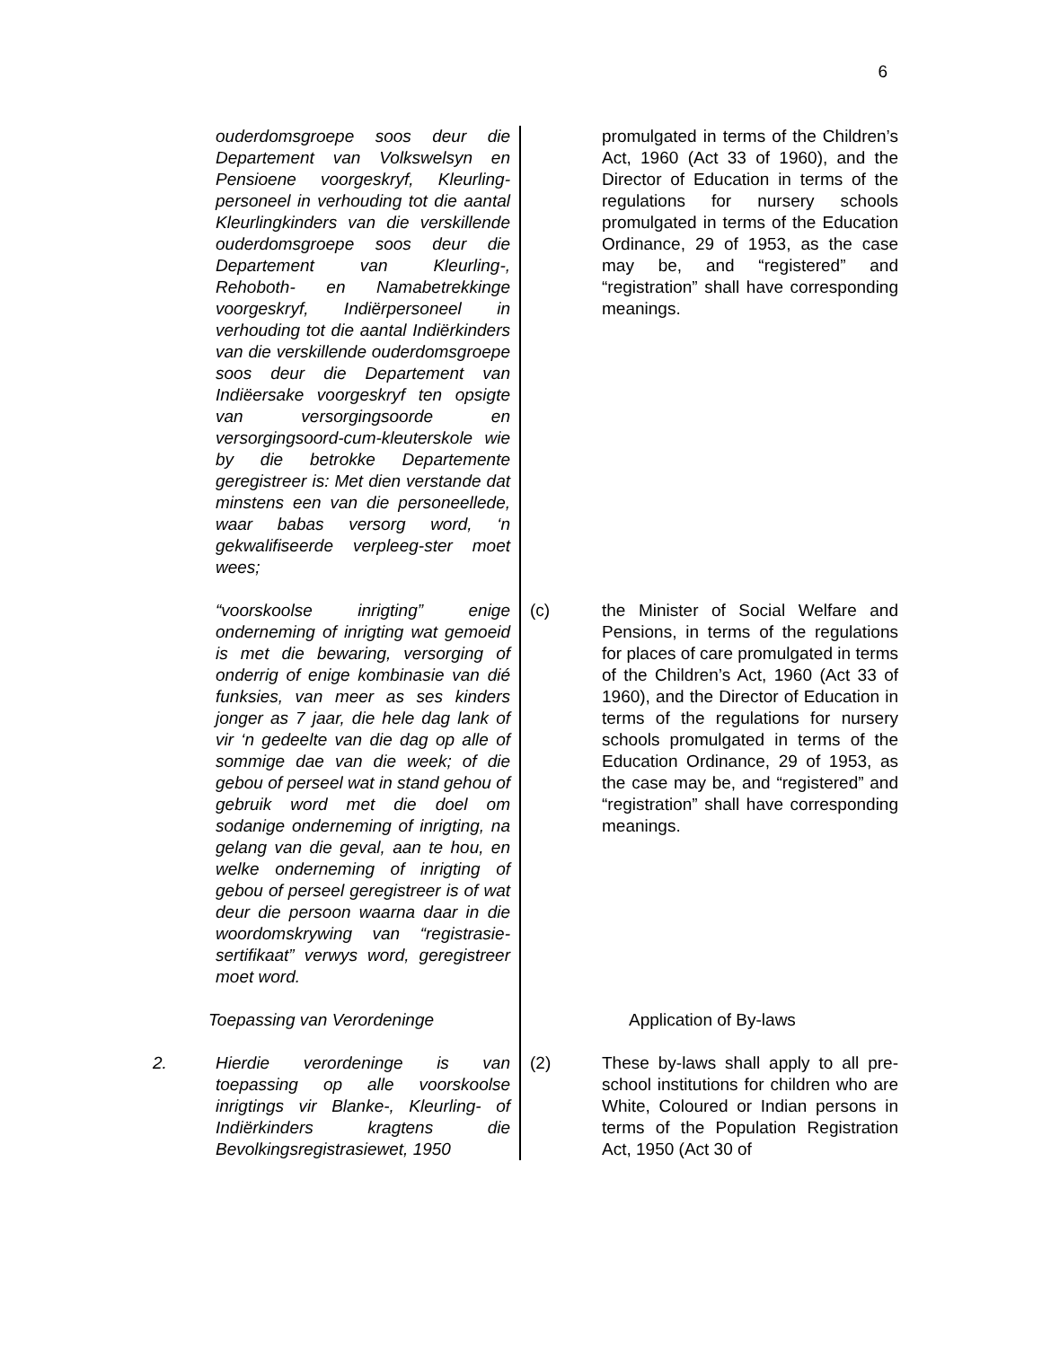6
ouderdomsgroepe soos deur die Departement van Volkswelsyn en Pensioene voorgeskryf, Kleurling-personeel in verhouding tot die aantal Kleurlingkinders van die verskillende ouderdomsgroepe soos deur die Departement van Kleurling-, Rehoboth- en Namabetrekkinge voorgeskryf, Indiërpersoneel in verhouding tot die aantal Indiërkinders van die verskillende ouderdomsgroepe soos deur die Departement van Indiëersake voorgeskryf ten opsigte van versorgingsoorde en versorgingsoord-cum-kleuterskole wie by die betrokke Departemente geregistreer is: Met dien verstande dat minstens een van die personeellede, waar babas versorg word, ‘n gekwalifiseerde verpleeg-ster moet wees;
promulgated in terms of the Children’s Act, 1960 (Act 33 of 1960), and the Director of Education in terms of the regulations for nursery schools promulgated in terms of the Education Ordinance, 29 of 1953, as the case may be, and “registered” and “registration” shall have corresponding meanings.
“voorskoolse inrigting” enige onderneming of inrigting wat gemoeid is met die bewaring, versorging of onderrig of enige kombinasie van dié funksies, van meer as ses kinders jonger as 7 jaar, die hele dag lank of vir ‘n gedeelte van die dag op alle of sommige dae van die week; of die gebou of perseel wat in stand gehou of gebruik word met die doel om sodanige onderneming of inrigting, na gelang van die geval, aan te hou, en welke onderneming of inrigting of gebou of perseel geregistreer is of wat deur die persoon waarna daar in die woordomskrywing van “registrasie-sertifikaat” verwys word, geregistreer moet word.
(c) the Minister of Social Welfare and Pensions, in terms of the regulations for places of care promulgated in terms of the Children’s Act, 1960 (Act 33 of 1960), and the Director of Education in terms of the regulations for nursery schools promulgated in terms of the Education Ordinance, 29 of 1953, as the case may be, and “registered” and “registration” shall have corresponding meanings.
Toepassing van Verordeninge Application of By-laws
2. Hierdie verordeninge is van toepassing op alle voorskoolse inrigtings vir Blanke-, Kleurling- of Indiërkinders kragtens die Bevolkingsregistrasiewet, 1950
(2) These by-laws shall apply to all pre-school institutions for children who are White, Coloured or Indian persons in terms of the Population Registration Act, 1950 (Act 30 of